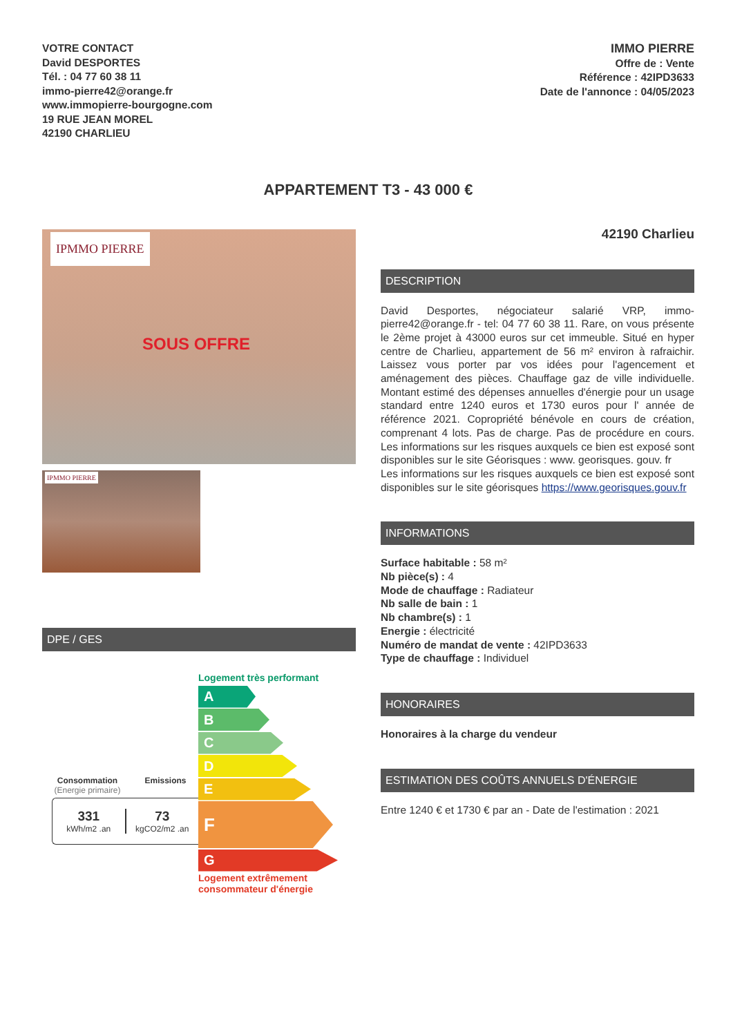VOTRE CONTACT
David DESPORTES
Tél. : 04 77 60 38 11
immo-pierre42@orange.fr
www.immopierre-bourgogne.com
19 RUE JEAN MOREL
42190 CHARLIEU
IMMO PIERRE
Offre de : Vente
Référence : 42IPD3633
Date de l'annonce : 04/05/2023
APPARTEMENT T3 - 43 000 €
IPMMO PIERRE
SOUS OFFRE
IPMMO PIERRE
DPE / GES
Consommation
(Energie primaire) Emissions
331
kWh/m2 .an
73
kgCO2/m2 .an
Logement très performant
A
B
C
D
E
F
G
Logement extrêmement
consommateur d'énergie
42190 Charlieu
DESCRIPTION
David Desportes, négociateur salarié VRP, immo-pierre42@orange.fr - tel: 04 77 60 38 11. Rare, on vous présente le 2ème projet à 43000 euros sur cet immeuble. Situé en hyper centre de Charlieu, appartement de 56 m² environ à rafraichir. Laissez vous porter par vos idées pour l'agencement et aménagement des pièces. Chauffage gaz de ville individuelle. Montant estimé des dépenses annuelles d'énergie pour un usage standard entre 1240 euros et 1730 euros pour l' année de référence 2021. Copropriété bénévole en cours de création, comprenant 4 lots. Pas de charge. Pas de procédure en cours. Les informations sur les risques auxquels ce bien est exposé sont disponibles sur le site Géorisques : www. georisques. gouv. fr
Les informations sur les risques auxquels ce bien est exposé sont disponibles sur le site géorisques https://www.georisques.gouv.fr
INFORMATIONS
Surface habitable : 58 m²
Nb pièce(s) : 4
Mode de chauffage : Radiateur
Nb salle de bain : 1
Nb chambre(s) : 1
Energie : électricité
Numéro de mandat de vente : 42IPD3633
Type de chauffage : Individuel
HONORAIRES
Honoraires à la charge du vendeur
ESTIMATION DES COÛTS ANNUELS D'ÉNERGIE
Entre 1240 € et 1730 € par an - Date de l'estimation : 2021